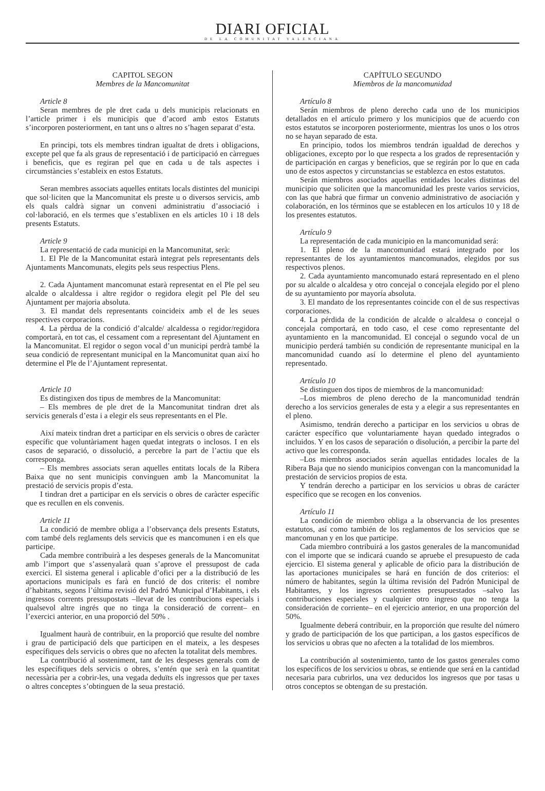DIARI OFICIAL
DE LA COMUNITAT VALENCIANA
CAPITOL SEGON
Membres de la Mancomunitat
Article 8
Seran membres de ple dret cada u dels municipis relacionats en l’article primer i els municipis que d’acord amb estos Estatuts s’incorporen posteriorment, en tant uns o altres no s’hagen separat d’esta.
En principi, tots els membres tindran igualtat de drets i obligacions, excepte pel que fa als graus de representació i de participació en càrregues i beneficis, que es regiran pel que en cada u de tals aspectes i circumstàncies s’estableix en estos Estatuts.
Seran membres associats aquelles entitats locals distintes del municipi que sol·liciten que la Mancomunitat els preste u o diversos servicis, amb els quals caldrà signar un conveni administratiu d’associació i col·laboració, en els termes que s’establixen en els articles 10 i 18 dels presents Estatuts.
Article 9
La representació de cada municipi en la Mancomunitat, serà:
1. El Ple de la Mancomunitat estarà integrat pels representants dels Ajuntaments Mancomunats, elegits pels seus respectius Plens.
2. Cada Ajuntament mancomunat estarà representat en el Ple pel seu alcalde o alcaldessa i altre regidor o regidora elegit pel Ple del seu Ajuntament per majoria absoluta.
3. El mandat dels representants coincideix amb el de les seues respectives corporacions.
4. La pèrdua de la condició d’alcalde/ alcaldessa o regidor/regidora comportarà, en tot cas, el cessament com a representant del Ajuntament en la Mancomunitat. El regidor o segon vocal d’un municipi perdrà també la seua condició de representant municipal en la Mancomunitat quan així ho determine el Ple de l’Ajuntament representat.
Article 10
Es distingixen dos tipus de membres de la Mancomunitat:
– Els membres de ple dret de la Mancomunitat tindran dret als servicis generals d’esta i a elegir els seus representants en el Ple.
Així mateix tindran dret a participar en els servicis o obres de caràcter específic que voluntàriament hagen quedat integrats o inclosos. I en els casos de separació, o dissolució, a percebre la part de l’actiu que els corresponga.
– Els membres associats seran aquelles entitats locals de la Ribera Baixa que no sent municipis convinguen amb la Mancomunitat la prestació de servicis propis d’esta.
I tindran dret a participar en els servicis o obres de caràcter específic que es recullen en els convenis.
Article 11
La condició de membre obliga a l’observança dels presents Estatuts, com també dels reglaments dels servicis que es mancomunen i en els que participe.
Cada membre contribuirà a les despeses generals de la Mancomunitat amb l’import que s’assenyalarà quan s’aprove el pressupost de cada exercici. El sistema general i aplicable d’ofici per a la distribució de les aportacions municipals es farà en funció de dos criteris: el nombre d’habitants, segons l’última revisió del Padró Municipal d’Habitants, i els ingressos corrents pressupostats –llevat de les contribucions especials i qualsevol altre ingrés que no tinga la consideració de corrent– en l’exercici anterior, en una proporció del 50% .
Igualment haurà de contribuir, en la proporció que resulte del nombre i grau de participació dels que participen en el mateix, a les despeses específiques dels servicis o obres que no afecten la totalitat dels membres.
La contribució al sosteniment, tant de les despeses generals com de les específiques dels servicis o obres, s’entén que serà en la quantitat necessària per a cobrir-les, una vegada deduïts els ingressos que per taxes o altres conceptes s’obtinguen de la seua prestació.
CAPÍTULO SEGUNDO
Miembros de la mancomunidad
Artículo 8
Serán miembros de pleno derecho cada uno de los municipios detallados en el artículo primero y los municipios que de acuerdo con estos estatutos se incorporen posteriormente, mientras los unos o los otros no se hayan separado de esta.
En principio, todos los miembros tendrán igualdad de derechos y obligaciones, excepto por lo que respecta a los grados de representación y de participación en cargas y beneficios, que se regirán por lo que en cada uno de estos aspectos y circunstancias se establezca en estos estatutos.
Serán miembros asociados aquellas entidades locales distintas del municipio que soliciten que la mancomunidad les preste varios servicios, con las que habrá que firmar un convenio administrativo de asociación y colaboración, en los términos que se establecen en los artículos 10 y 18 de los presentes estatutos.
Artículo 9
La representación de cada municipio en la mancomunidad será:
1. El pleno de la mancomunidad estará integrado por los representantes de los ayuntamientos mancomunados, elegidos por sus respectivos plenos.
2. Cada ayuntamiento mancomunado estará representado en el pleno por su alcalde o alcaldesa y otro concejal o concejala elegido por el pleno de su ayuntamiento por mayoría absoluta.
3. El mandato de los representantes coincide con el de sus respectivas corporaciones.
4. La pérdida de la condición de alcalde o alcaldesa o concejal o concejala comportará, en todo caso, el cese como representante del ayuntamiento en la mancomunidad. El concejal o segundo vocal de un municipio perderá también su condición de representante municipal en la mancomunidad cuando así lo determine el pleno del ayuntamiento representado.
Artículo 10
Se distinguen dos tipos de miembros de la mancomunidad:
–Los miembros de pleno derecho de la mancomunidad tendrán derecho a los servicios generales de esta y a elegir a sus representantes en el pleno.
Asimismo, tendrán derecho a participar en los servicios u obras de carácter específico que voluntariamente hayan quedado integrados o incluidos. Y en los casos de separación o disolución, a percibir la parte del activo que les corresponda.
–Los miembros asociados serán aquellas entidades locales de la Ribera Baja que no siendo municipios convengan con la mancomunidad la prestación de servicios propios de esta.
Y tendrán derecho a participar en los servicios u obras de carácter específico que se recogen en los convenios.
Artículo 11
La condición de miembro obliga a la observancia de los presentes estatutos, así como también de los reglamentos de los servicios que se mancomunan y en los que participe.
Cada miembro contribuirá a los gastos generales de la mancomunidad con el importe que se indicará cuando se apruebe el presupuesto de cada ejercicio. El sistema general y aplicable de oficio para la distribución de las aportaciones municipales se hará en función de dos criterios: el número de habitantes, según la última revisión del Padrón Municipal de Habitantes, y los ingresos corrientes presupuestados –salvo las contribuciones especiales y cualquier otro ingreso que no tenga la consideración de corriente– en el ejercicio anterior, en una proporción del 50%.
Igualmente deberá contribuir, en la proporción que resulte del número y grado de participación de los que participan, a los gastos específicos de los servicios u obras que no afecten a la totalidad de los miembros.
La contribución al sostenimiento, tanto de los gastos generales como los específicos de los servicios u obras, se entiende que será en la cantidad necesaria para cubrirlos, una vez deducidos los ingresos que por tasas u otros conceptos se obtengan de su prestación.